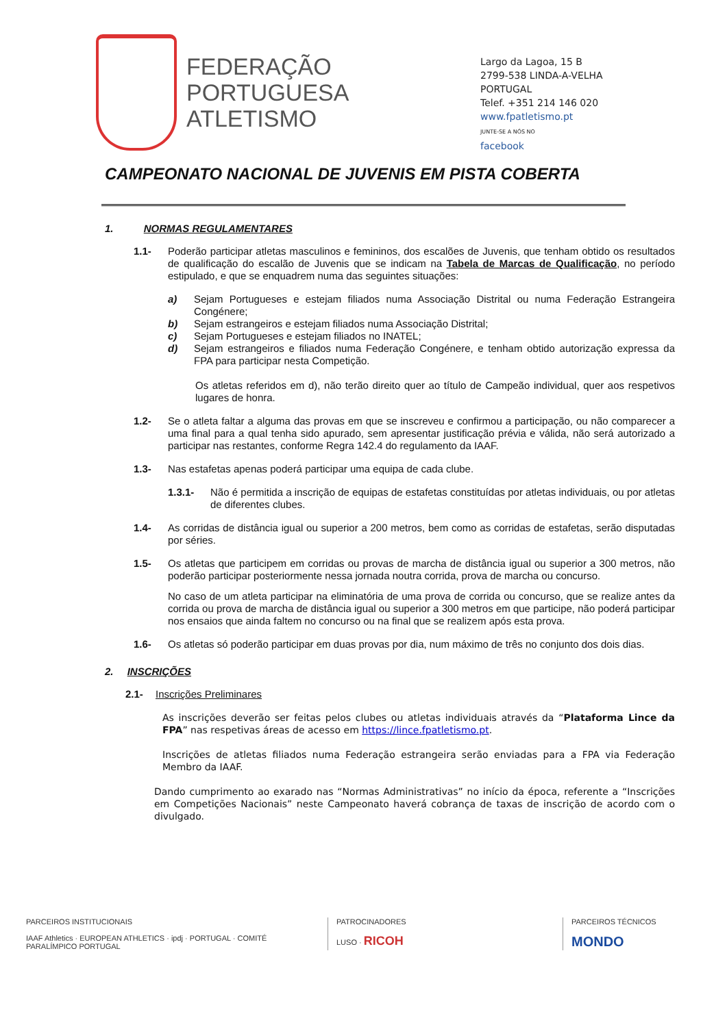FEDERAÇÃO
PORTUGUESA
ATLETISMO
Largo da Lagoa, 15 B
2799-538 LINDA-A-VELHA
PORTUGAL
Telef. +351 214 146 020
www.fpatletismo.pt
JUNTE-SE A NÓS NO
facebook
CAMPEONATO NACIONAL DE JUVENIS EM PISTA COBERTA
1. NORMAS REGULAMENTARES
1.1- Poderão participar atletas masculinos e femininos, dos escalões de Juvenis, que tenham obtido os resultados de qualificação do escalão de Juvenis que se indicam na Tabela de Marcas de Qualificação, no período estipulado, e que se enquadrem numa das seguintes situações:
a) Sejam Portugueses e estejam filiados numa Associação Distrital ou numa Federação Estrangeira Congénere;
b) Sejam estrangeiros e estejam filiados numa Associação Distrital;
c) Sejam Portugueses e estejam filiados no INATEL;
d) Sejam estrangeiros e filiados numa Federação Congénere, e tenham obtido autorização expressa da FPA para participar nesta Competição.
Os atletas referidos em d), não terão direito quer ao título de Campeão individual, quer aos respetivos lugares de honra.
1.2- Se o atleta faltar a alguma das provas em que se inscreveu e confirmou a participação, ou não comparecer a uma final para a qual tenha sido apurado, sem apresentar justificação prévia e válida, não será autorizado a participar nas restantes, conforme Regra 142.4 do regulamento da IAAF.
1.3- Nas estafetas apenas poderá participar uma equipa de cada clube.
1.3.1- Não é permitida a inscrição de equipas de estafetas constituídas por atletas individuais, ou por atletas de diferentes clubes.
1.4- As corridas de distância igual ou superior a 200 metros, bem como as corridas de estafetas, serão disputadas por séries.
1.5-
Os atletas que participem em corridas ou provas de marcha de distância igual ou superior a 300 metros, não poderão participar posteriormente nessa jornada noutra corrida, prova de marcha ou concurso.
No caso de um atleta participar na eliminatória de uma prova de corrida ou concurso, que se realize antes da corrida ou prova de marcha de distância igual ou superior a 300 metros em que participe, não poderá participar nos ensaios que ainda faltem no concurso ou na final que se realizem após esta prova.
1.6- Os atletas só poderão participar em duas provas por dia, num máximo de três no conjunto dos dois dias.
2. INSCRIÇÕES
2.1- Inscrições Preliminares
As inscrições deverão ser feitas pelos clubes ou atletas individuais através da “Plataforma Lince da FPA” nas respetivas áreas de acesso em https://lince.fpatletismo.pt.
Inscrições de atletas filiados numa Federação estrangeira serão enviadas para a FPA via Federação Membro da IAAF.
Dando cumprimento ao exarado nas “Normas Administrativas” no início da época, referente a “Inscrições em Competições Nacionais” neste Campeonato haverá cobrança de taxas de inscrição de acordo com o divulgado.
PARCEIROS INSTITUCIONAIS
IAAF Athletics · EUROPEAN ATHLETICS · ipdj · PORTUGAL · COMITÉ PARALÍMPICO PORTUGAL
PATROCINADORES
LUSO · RICOH
PARCEIROS TÉCNICOS
MONDO